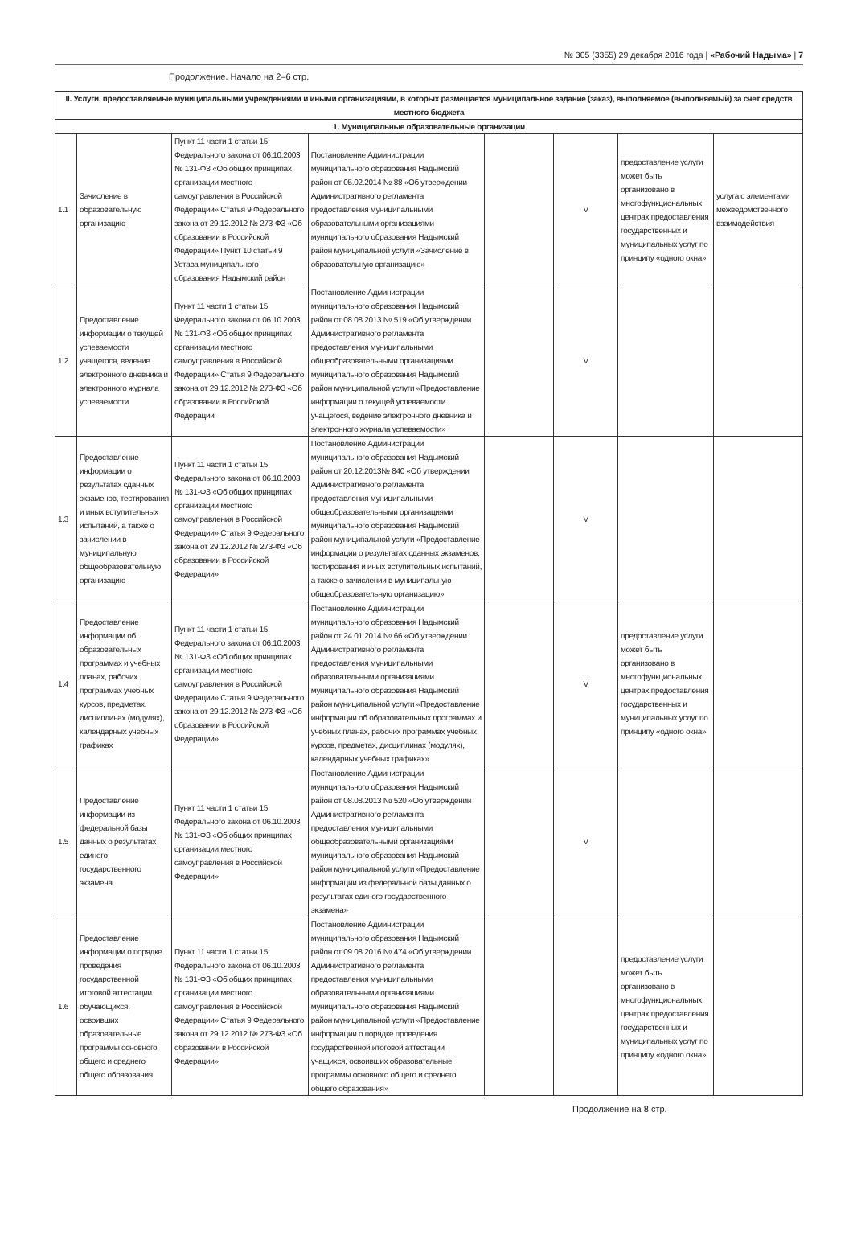№ 305 (3355) 29 декабря 2016 года | «Рабочий Надыма» | 7
Продолжение. Начало на 2–6 стр.
| II. Услуги, предоставляемые муниципальными учреждениями и иными организациями, в которых размещается муниципальное задание (заказ), выполняемое (выполняемый) за счет средств местного бюджета | | | | | | | |
| 1. Муниципальные образовательные организации | | | | | | | |
| 1.1 | Зачисление в образовательную организацию | Пункт 11 части 1 статьи 15 Федерального закона от 06.10.2003 № 131-ФЗ «Об общих принципах организации местного самоуправления в Российской Федерации» Статья 9 Федерального закона от 29.12.2012 № 273-ФЗ «Об образовании в Российской Федерации» Пункт 10 статьи 9 Устава муниципального образования Надымский район | Постановление Администрации муниципального образования Надымский район от 05.02.2014 № 88 «Об утверждении Административного регламента предоставления муниципальными образовательными организациями муниципального образования Надымский район муниципальной услуги «Зачисление в образовательную организацию» | | V | предоставление услуги может быть организовано в многофункциональных центрах предоставления государственных и муниципальных услуг по принципу «одного окна» | услуга с элементами межведомственного взаимодействия |
| 1.2 | Предоставление информации о текущей успеваемости учащегося, ведение электронного дневника и электронного журнала успеваемости | Пункт 11 части 1 статьи 15 Федерального закона от 06.10.2003 № 131-ФЗ «Об общих принципах организации местного самоуправления в Российской Федерации» Статья 9 Федерального закона от 29.12.2012 № 273-ФЗ «Об образовании в Российской Федерации | Постановление Администрации муниципального образования Надымский район от 08.08.2013 № 519 «Об утверждении Административного регламента предоставления муниципальными общеобразовательными организациями муниципального образования Надымский район муниципальной услуги «Предоставление информации о текущей успеваемости учащегося, ведение электронного дневника и электронного журнала успеваемости» | | V | | |
| 1.3 | Предоставление информации о результатах сданных экзаменов, тестирования и иных вступительных испытаний, а также о зачислении в муниципальную общеобразовательную организацию | Пункт 11 части 1 статьи 15 Федерального закона от 06.10.2003 № 131-ФЗ «Об общих принципах организации местного самоуправления в Российской Федерации» Статья 9 Федерального закона от 29.12.2012 № 273-ФЗ «Об образовании в Российской Федерации» | Постановление Администрации муниципального образования Надымский район от 20.12.2013№ 840 «Об утверждении Административного регламента предоставления муниципальными общеобразовательными организациями муниципального образования Надымский район муниципальной услуги «Предоставление информации о результатах сданных экзаменов, тестирования и иных вступительных испытаний, а также о зачислении в муниципальную общеобразовательную организацию» | | V | | |
| 1.4 | Предоставление информации об образовательных программах и учебных планах, рабочих программах учебных курсов, предметах, дисциплинах (модулях), календарных учебных графиках | Пункт 11 части 1 статьи 15 Федерального закона от 06.10.2003 № 131-ФЗ «Об общих принципах организации местного самоуправления в Российской Федерации» Статья 9 Федерального закона от 29.12.2012 № 273-ФЗ «Об образовании в Российской Федерации» | Постановление Администрации муниципального образования Надымский район от 24.01.2014 № 66 «Об утверждении Административного регламента предоставления муниципальными образовательными организациями муниципального образования Надымский район муниципальной услуги «Предоставление информации об образовательных программах и учебных планах, рабочих программах учебных курсов, предметах, дисциплинах (модулях), календарных учебных графиках» | | V | предоставление услуги может быть организовано в многофункциональных центрах предоставления государственных и муниципальных услуг по принципу «одного окна» | |
| 1.5 | Предоставление информации из федеральной базы данных о результатах единого государственного экзамена | Пункт 11 части 1 статьи 15 Федерального закона от 06.10.2003 № 131-ФЗ «Об общих принципах организации местного самоуправления в Российской Федерации» | Постановление Администрации муниципального образования Надымский район от 08.08.2013 № 520 «Об утверждении Административного регламента предоставления муниципальными общеобразовательными организациями муниципального образования Надымский район муниципальной услуги «Предоставление информации из федеральной базы данных о результатах единого государственного экзамена» | | V | | |
| 1.6 | Предоставление информации о порядке проведения государственной итоговой аттестации обучающихся, освоивших образовательные программы основного общего и среднего общего образования | Пункт 11 части 1 статьи 15 Федерального закона от 06.10.2003 № 131-ФЗ «Об общих принципах организации местного самоуправления в Российской Федерации» Статья 9 Федерального закона от 29.12.2012 № 273-ФЗ «Об образовании в Российской Федерации» | Постановление Администрации муниципального образования Надымский район от 09.08.2016 № 474 «Об утверждении Административного регламента предоставления муниципальными образовательными организациями муниципального образования Надымский район муниципальной услуги «Предоставление информации о порядке проведения государственной итоговой аттестации учащихся, освоивших образовательные программы основного общего и среднего общего образования» | | | предоставление услуги может быть организовано в многофункциональных центрах предоставления государственных и муниципальных услуг по принципу «одного окна» | |
Продолжение на 8 стр.